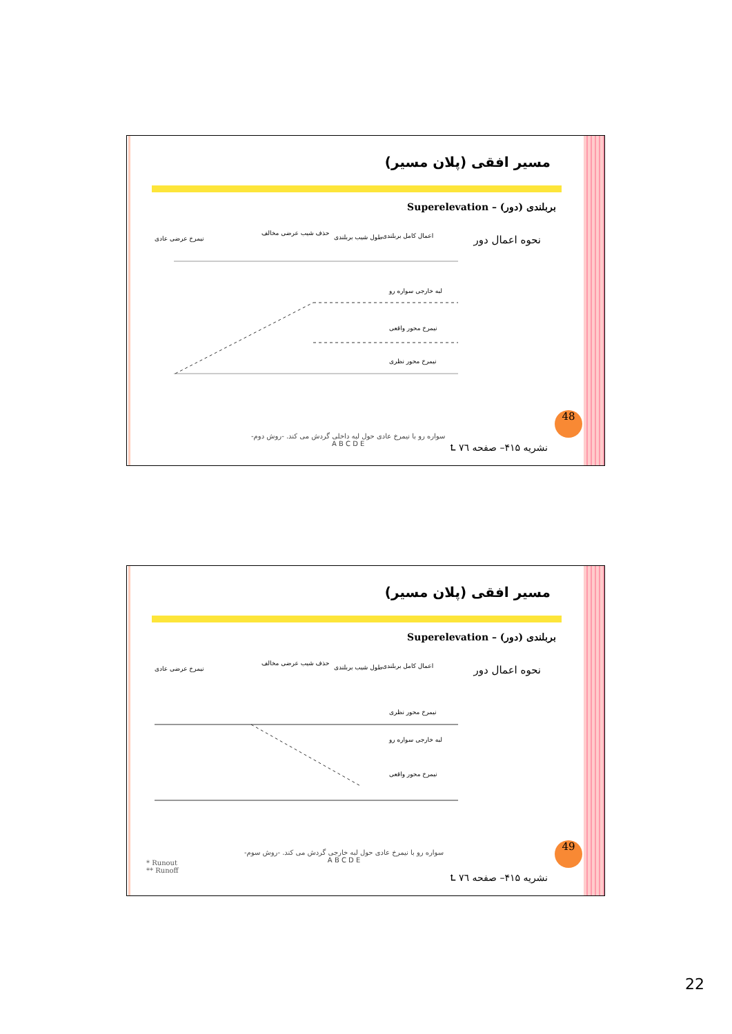مسیر افقی (پلان مسیر)
بربلندی (دور) – Superelevation
نحوه اعمال دور
نیمرخ عرضی عادی
حذف شیب عرضی مخالف
طول شیب بربلندی
اعمال کامل بربلندی
لبه خارجی سواره رو
نیمرخ محور واقعی
نیمرخ محور نظری
سواره رو با نیمرخ عادی حول لبه داخلی گردش می کند. -روش دوم-
A B C D E
48
نشریه ۴۱۵– صفحه ۷٦ ⮤
مسیر افقی (پلان مسیر)
بربلندی (دور) – Superelevation
نحوه اعمال دور
نیمرخ عرضی عادی
حذف شیب عرضی مخالف
طول شیب بربلندی
اعمال کامل بربلندی
نیمرخ محور نظری
لبه خارجی سواره رو
نیمرخ محور واقعی
سواره رو با نیمرخ عادی حول لبه خارجی گردش می کند. -روش سوم-
A B C D E
* Runout
** Runoff
49
نشریه ۴۱۵– صفحه ۷٦ ⮤
22